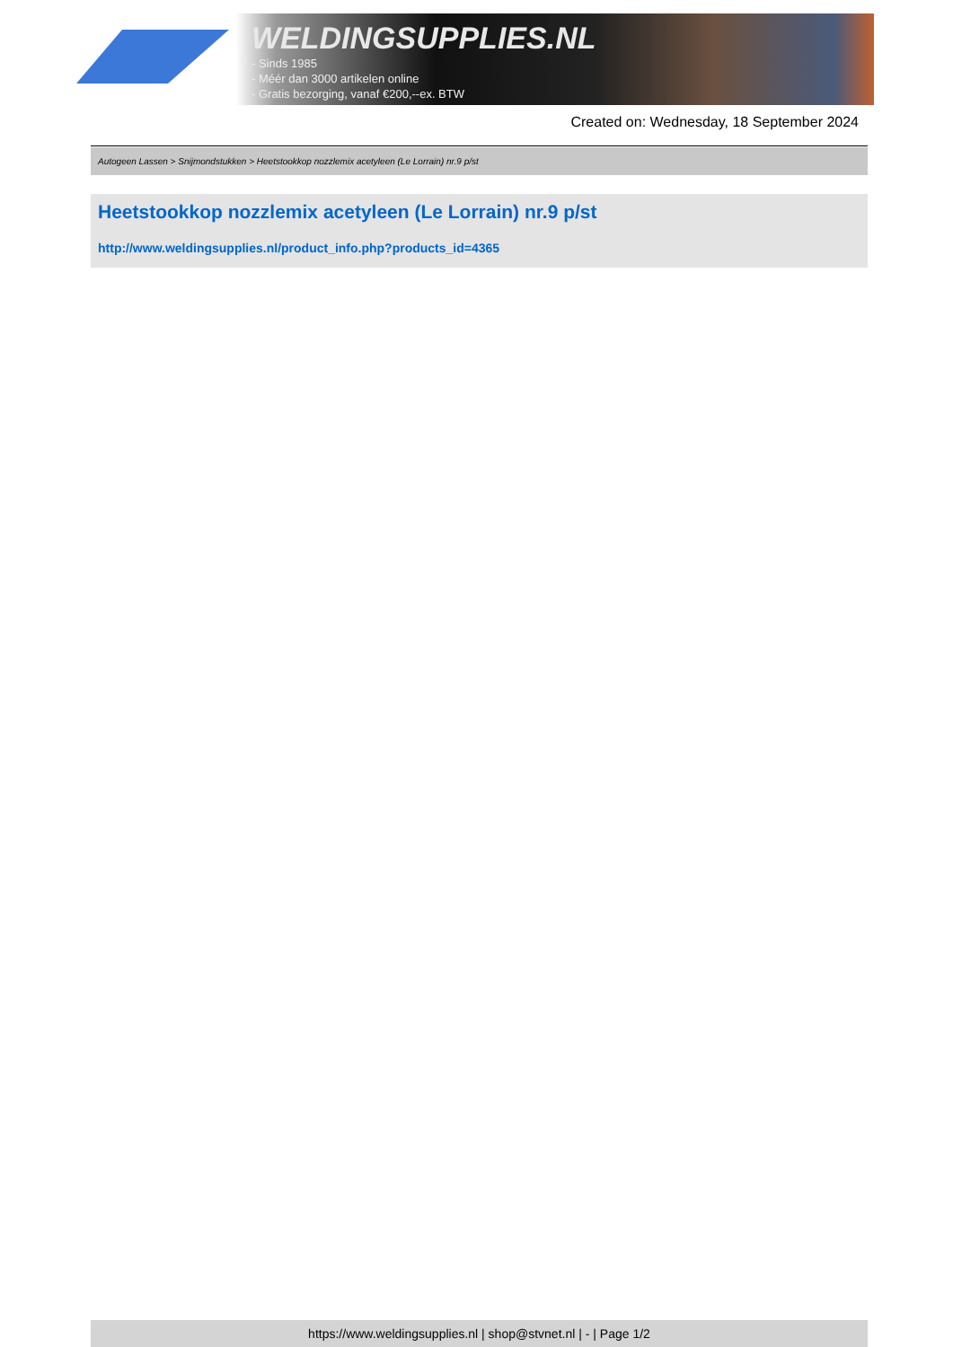WELDINGSUPPLIES.NL
- Sinds 1985
- Méér dan 3000 artikelen online
- Gratis bezorging, vanaf €200,--ex. BTW
Created on: Wednesday, 18 September 2024
Autogeen Lassen > Snijmondstukken > Heetstookkop nozzlemix acetyleen (Le Lorrain) nr.9 p/st
Heetstookkop nozzlemix acetyleen (Le Lorrain) nr.9 p/st
http://www.weldingsupplies.nl/product_info.php?products_id=4365
https://www.weldingsupplies.nl | shop@stvnet.nl | - | Page 1/2